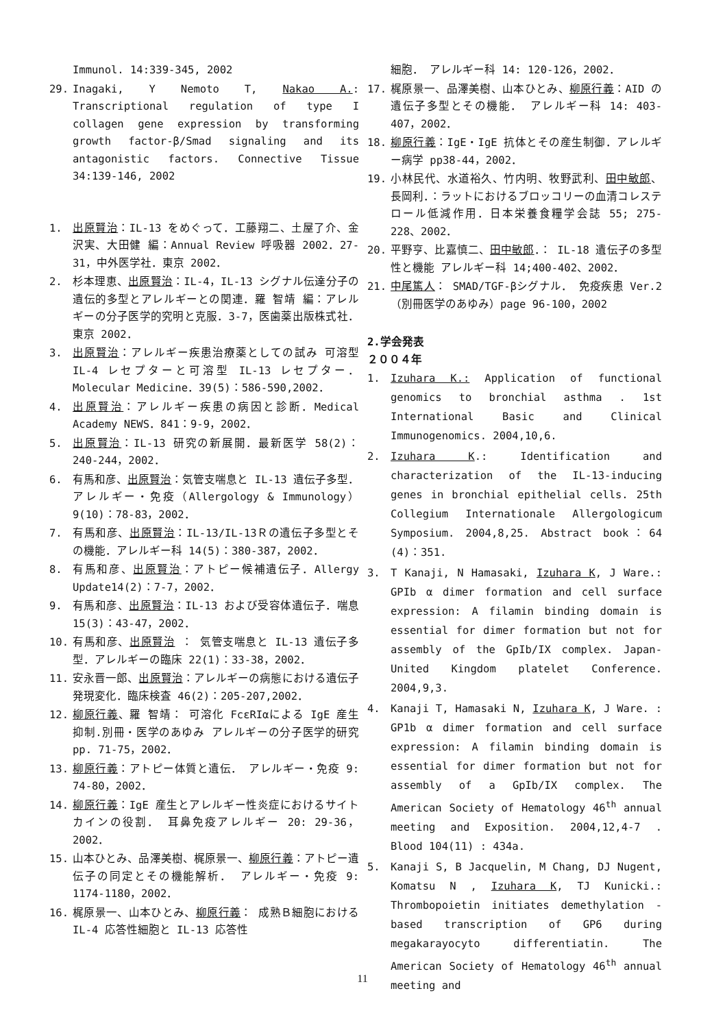Immunol. 14:339-345, 2002
29. Inagaki, Y Nemoto T, Nakao A.: Transcriptional regulation of type I collagen gene expression by transforming growth factor-β/Smad signaling and its antagonistic factors. Connective Tissue 34:139-146, 2002
1. 出原賢治：IL-13 をめぐって．工藤翔二、土屋了介、金沢実、大田健 編：Annual Review 呼吸器 2002．27-31，中外医学社．東京 2002．
2. 杉本理恵、出原賢治：IL-4，IL-13 シグナル伝達分子の遺伝的多型とアレルギーとの関連．羅 智靖 編：アレルギーの分子医学的究明と克服．3-7，医歯薬出版株式社．東京 2002．
3. 出原賢治：アレルギー疾患治療薬としての試み 可溶型 IL-4 レセプターと可溶型 IL-13 レセプター．Molecular Medicine．39(5)：586-590,2002．
4. 出原賢治：アレルギー疾患の病因と診断．Medical Academy NEWS．841：9-9，2002．
5. 出原賢治：IL-13 研究の新展開．最新医学 58(2)：240-244，2002．
6. 有馬和彦、出原賢治：気管支喘息と IL-13 遺伝子多型．アレルギー・免疫（Allergology & Immunology）9(10)：78-83，2002．
7. 有馬和彦、出原賢治：IL-13/IL-13Ｒの遺伝子多型とその機能．アレルギー科 14(5)：380-387，2002．
8. 有馬和彦、出原賢治：アトピー候補遺伝子．Allergy Update14(2)：7-7，2002．
9. 有馬和彦、出原賢治：IL-13 および受容体遺伝子．喘息 15(3)：43-47，2002．
10. 有馬和彦、出原賢治 ： 気管支喘息と IL-13 遺伝子多型．アレルギーの臨床 22(1)：33-38，2002．
11. 安永晋一郎、出原賢治：アレルギーの病態における遺伝子発現変化．臨床検査 46(2)：205-207,2002．
12. 柳原行義、羅 智靖： 可溶化 FcεRIαによる IgE 産生抑制.別冊・医学のあゆみ アレルギーの分子医学的研究 pp. 71-75，2002．
13. 柳原行義：アトピー体質と遺伝． アレルギー・免疫 9: 74-80，2002．
14. 柳原行義：IgE 産生とアレルギー性炎症におけるサイトカインの役割． 耳鼻免疫アレルギー 20: 29-36，2002．
15. 山本ひとみ、品澤美樹、梶原景一、柳原行義：アトピー遺伝子の同定とその機能解析． アレルギー・免疫 9: 1174-1180，2002．
16. 梶原景一、山本ひとみ、柳原行義： 成熟Ｂ細胞における IL-4 応答性細胞と IL-13 応答性
細胞． アレルギー科 14: 120-126，2002．
17. 梶原景一、品澤美樹、山本ひとみ、柳原行義：AID の遺伝子多型とその機能． アレルギー科 14: 403-407，2002．
18. 柳原行義：IgE・IgE 抗体とその産生制御．アレルギー病学 pp38-44，2002．
19. 小林民代、水道裕久、竹内明、牧野武利、田中敏郎、長岡利．：ラットにおけるブロッコリーの血清コレステロール低減作用．日本栄養食糧学会誌 55; 275-228、2002．
20. 平野亨、比嘉慎二、田中敏郎．： IL-18 遺伝子の多型性と機能 アレルギー科 14;400-402、2002．
21. 中尾篤人： SMAD/TGF-βシグナル． 免疫疾患 Ver.2（別冊医学のあゆみ）page 96-100，2002
2.学会発表
２００４年
1. Izuhara K.: Application of functional genomics to bronchial asthma . 1st International Basic and Clinical Immunogenomics. 2004,10,6.
2. Izuhara K.: Identification and characterization of the IL-13-inducing genes in bronchial epithelial cells. 25th Collegium Internationale Allergologicum Symposium. 2004,8,25. Abstract book：64 (4)：351.
3. T Kanaji, N Hamasaki, Izuhara K, J Ware.: GPIb α dimer formation and cell surface expression: A filamin binding domain is essential for dimer formation but not for assembly of the GpIb/IX complex. Japan-United Kingdom platelet Conference. 2004,9,3.
4. Kanaji T, Hamasaki N, Izuhara K, J Ware. : GP1b α dimer formation and cell surface expression: A filamin binding domain is essential for dimer formation but not for assembly of a GpIb/IX complex. The American Society of Hematology 46<sup>th</sup> annual meeting and Exposition. 2004,12,4-7 . Blood 104(11) : 434a.
5. Kanaji S, B Jacquelin, M Chang, DJ Nugent, Komatsu N , Izuhara K, TJ Kunicki.: Thrombopoietin initiates demethylation -based transcription of GP6 during megakarayocyto differentiatin. The American Society of Hematology 46<sup>th</sup> annual meeting and
11